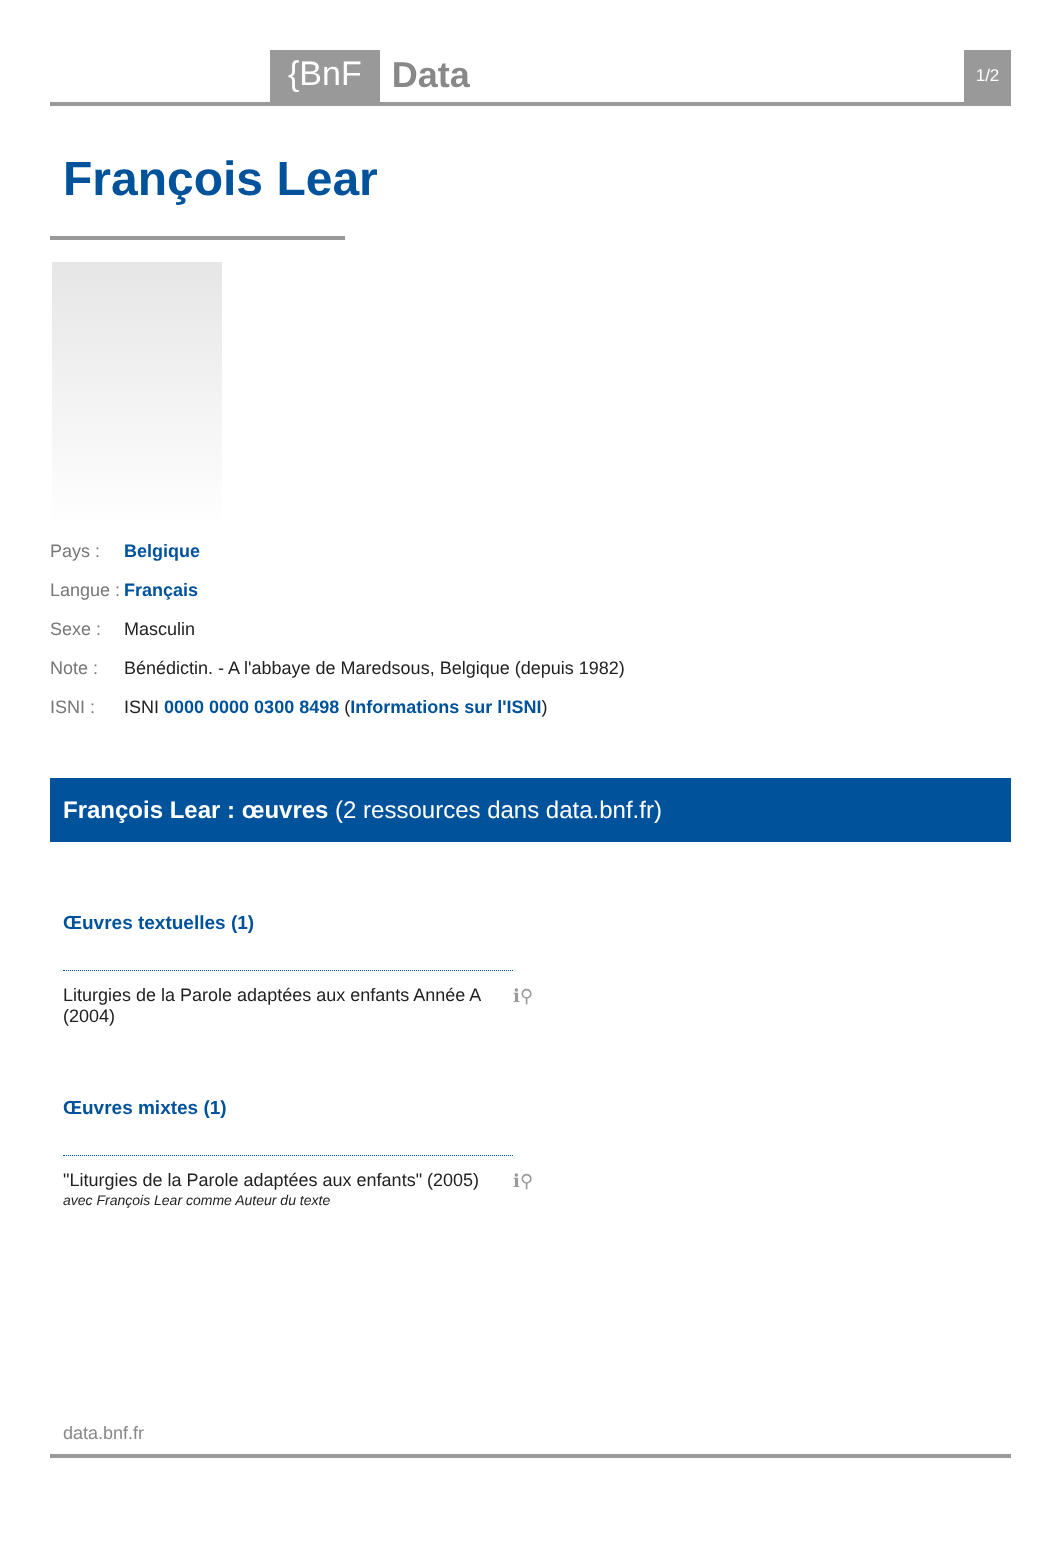{BnF Data 1/2
François Lear
Pays : Belgique
Langue : Français
Sexe : Masculin
Note : Bénédictin. - A l'abbaye de Maredsous, Belgique (depuis 1982)
ISNI : ISNI 0000 0000 0300 8498 (Informations sur l'ISNI)
François Lear : œuvres (2 ressources dans data.bnf.fr)
Œuvres textuelles (1)
Liturgies de la Parole adaptées aux enfants Année A (2004) ℹ⚲
Œuvres mixtes (1)
"Liturgies de la Parole adaptées aux enfants" (2005) ℹ⚲
avec François Lear comme Auteur du texte
data.bnf.fr